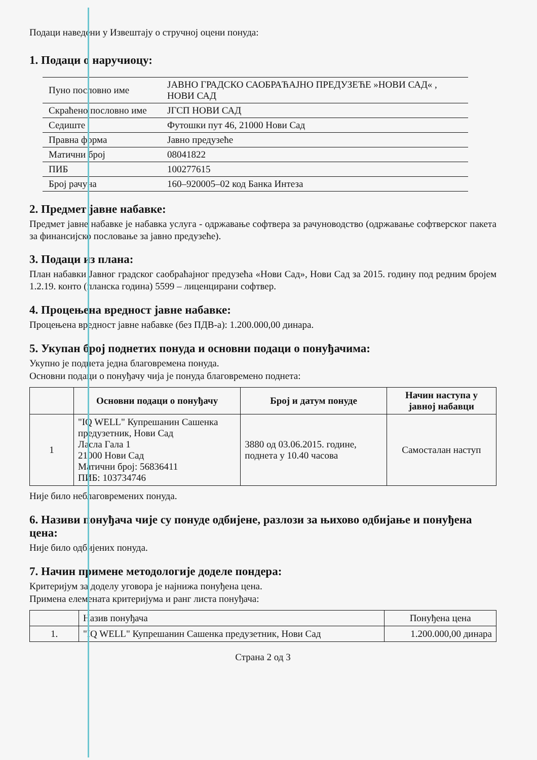Подаци наведени у Извештају о стручној оцени понуда:
1. Подаци о наручиоцу:
| Пуно пословно име | ЈАВНО ГРАДСКО САОБРАЋАЈНО ПРЕДУЗЕЋЕ »НОВИ САД« , НОВИ САД |
| Скраћено пословно име | ЈГСП НОВИ САД |
| Седиште | Футошки пут 46, 21000 Нови Сад |
| Правна форма | Јавно предузеће |
| Матични број | 08041822 |
| ПИБ | 100277615 |
| Број рачуна | 160–920005–02 код Банка Интеза |
2. Предмет јавне набавке:
Предмет јавне набавке је набавка услуга - одржавање софтвера за рачуноводство (одржавање софтверског пакета за финансијско пословање за јавно предузеће).
3. Подаци из плана:
План набавки Јавног градског саобраћајног предузећа «Нови Сад», Нови Сад за 2015. годину под редним бројем 1.2.19. конто (планска година) 5599 – лиценцирани софтвер.
4. Процењена вредност јавне набавке:
Процењена вредност јавне набавке (без ПДВ-а): 1.200.000,00 динара.
5. Укупан број поднетих понуда и основни подаци о понуђачима:
Укупно је поднета једна благовремена понуда.
Основни подаци о понуђачу чија је понуда благовремено поднета:
| | Основни подаци о понуђачу | Број и датум понуде | Начин наступа у јавној набавци |
| --- | --- | --- | --- |
| 1 | "IQ WELL" Купрешанин Сашенка предузетник, Нови Сад Ласла Гала 1 21000 Нови Сад Матични број: 56836411 ПИБ: 103734746 | 3880 од 03.06.2015. године, поднета у 10.40 часова | Самосталан наступ |
Није било неблаговремених понуда.
6. Називи понуђача чије су понуде одбијене, разлози за њихово одбијање и понуђена цена:
Није било одбијених понуда.
7. Начин примене методологије доделе пондера:
Критеријум за доделу уговора је најнижа понуђена цена.
Примена елемената критеријума и ранг листа понуђача:
| | Назив понуђача | Понуђена цена |
| 1. | "IQ WELL" Купрешанин Сашенка предузетник, Нови Сад | 1.200.000,00 динара |
Страна 2 од 3